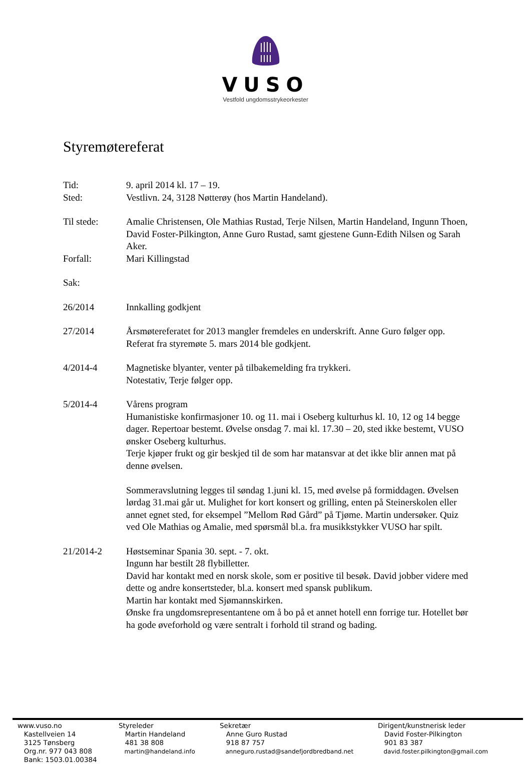VUSO
Vestfold ungdomsstrykeorkester
Styremøtereferat
Tid: 9. april 2014 kl. 17 – 19.
Sted: Vestlivn. 24, 3128 Nøtterøy (hos Martin Handeland).
Til stede: Amalie Christensen, Ole Mathias Rustad, Terje Nilsen, Martin Handeland, Ingunn Thoen, David Foster-Pilkington, Anne Guro Rustad, samt gjestene Gunn-Edith Nilsen og Sarah Aker.
Forfall: Mari Killingstad
Sak:
26/2014 Innkalling godkjent
27/2014 Årsmøtereferatet for 2013 mangler fremdeles en underskrift. Anne Guro følger opp.
Referat fra styremøte 5. mars 2014 ble godkjent.
4/2014-4 Magnetiske blyanter, venter på tilbakemelding fra trykkeri.
Notestativ, Terje følger opp.
5/2014-4 Vårens program
Humanistiske konfirmasjoner 10. og 11. mai i Oseberg kulturhus kl. 10, 12 og 14 begge dager. Repertoar bestemt. Øvelse onsdag 7. mai kl. 17.30 – 20, sted ikke bestemt, VUSO ønsker Oseberg kulturhus.
Terje kjøper frukt og gir beskjed til de som har matansvar at det ikke blir annen mat på denne øvelsen.
Sommeravslutning legges til søndag 1.juni kl. 15, med øvelse på formiddagen. Øvelsen lørdag 31.mai går ut. Mulighet for kort konsert og grilling, enten på Steinerskolen eller annet egnet sted, for eksempel ”Mellom Rød Gård” på Tjøme. Martin undersøker. Quiz ved Ole Mathias og Amalie, med spørsmål bl.a. fra musikkstykker VUSO har spilt.
21/2014-2 Høstseminar Spania 30. sept. - 7. okt.
Ingunn har bestilt 28 flybilletter.
David har kontakt med en norsk skole, som er positive til besøk. David jobber videre med dette og andre konsertsteder, bl.a. konsert med spansk publikum.
Martin har kontakt med Sjømannskirken.
Ønske fra ungdomsrepresentantene om å bo på et annet hotell enn forrige tur. Hotellet bør ha gode øveforhold og være sentralt i forhold til strand og bading.
www.vuso.no
Kastellveien 14
3125 Tønsberg
Org.nr. 977 043 808
Bank: 1503.01.00384
Styreleder
Martin Handeland
481 38 808
martin@handeland.info
Sekretær
Anne Guro Rustad
918 87 757
anneguro.rustad@sandefjordbredband.net
Dirigent/kunstnerisk leder
David Foster-Pilkington
901 83 387
david.foster.pilkington@gmail.com